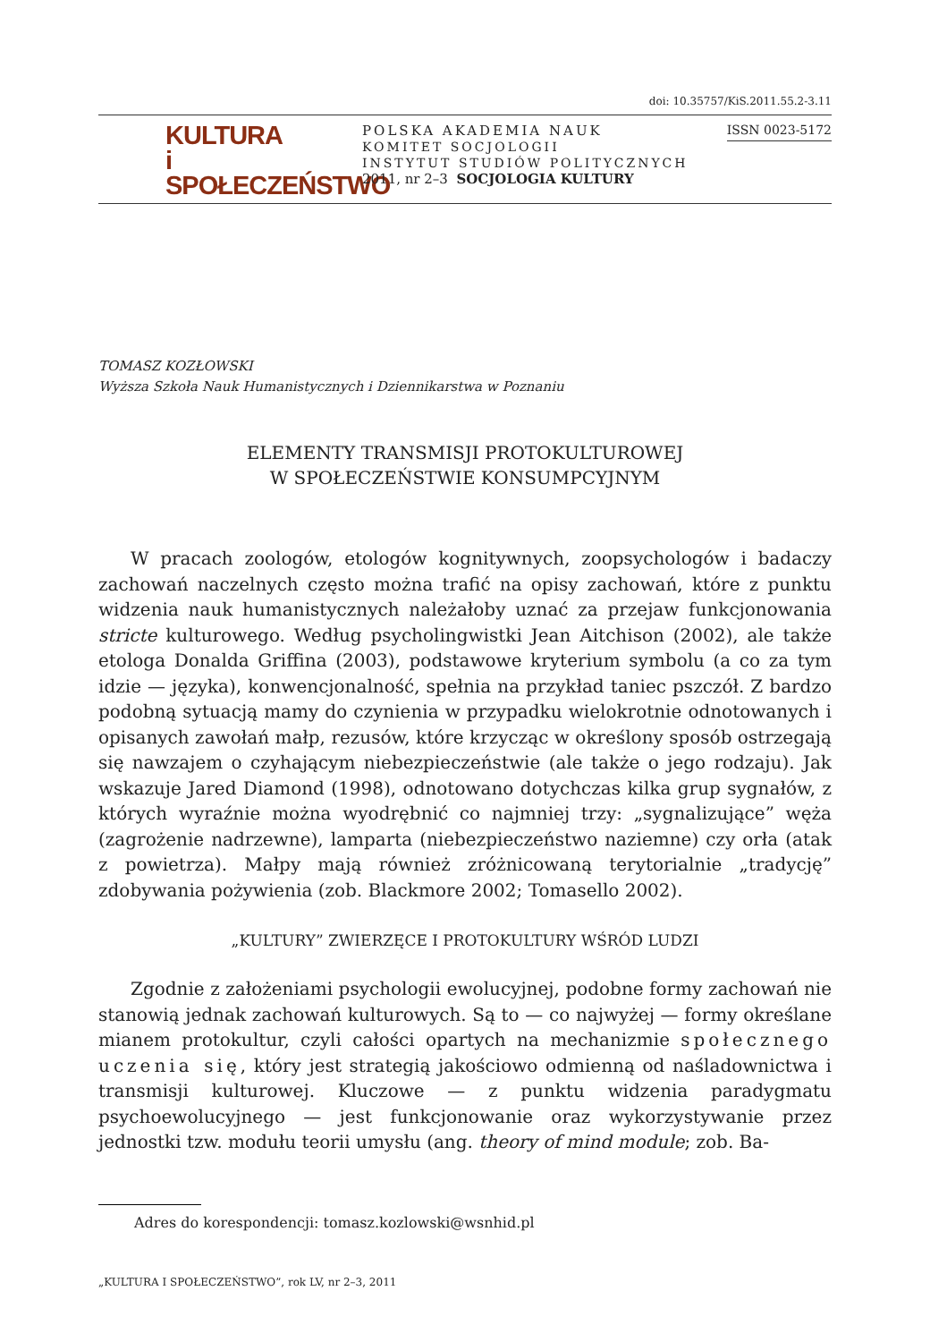doi: 10.35757/KiS.2011.55.2-3.11
KULTURA
i
SPOŁECZEŃSTWO
POLSKA AKADEMIA NAUK
KOMITET SOCJOLOGII
INSTYTUT STUDIÓW POLITYCZNYCH
2011, nr 2–3 SOCJOLOGIA KULTURY
ISSN 0023-5172
TOMASZ KOZŁOWSKI
Wyższa Szkoła Nauk Humanistycznych i Dziennikarstwa w Poznaniu
ELEMENTY TRANSMISJI PROTOKULTUROWEJ
W SPOŁECZEŃSTWIE KONSUMPCYJNYM
W pracach zoologów, etologów kognitywnych, zoopsychologów i badaczy zachowań naczelnych często można trafić na opisy zachowań, które z punktu widzenia nauk humanistycznych należałoby uznać za przejaw funkcjonowania stricte kulturowego. Według psycholingwistki Jean Aitchison (2002), ale także etologa Donalda Griffina (2003), podstawowe kryterium symbolu (a co za tym idzie — języka), konwencjonalność, spełnia na przykład taniec pszczół. Z bardzo podobną sytuacją mamy do czynienia w przypadku wielokrotnie odnotowanych i opisanych zawołań małp, rezusów, które krzycząc w określony sposób ostrzegają się nawzajem o czyhającym niebezpieczeństwie (ale także o jego rodzaju). Jak wskazuje Jared Diamond (1998), odnotowano dotychczas kilka grup sygnałów, z których wyraźnie można wyodrębnić co najmniej trzy: „sygnalizujące” węża (zagrożenie nadrzewne), lamparta (niebezpieczeństwo naziemne) czy orła (atak z powietrza). Małpy mają również zróżnicowaną terytorialnie „tradycję” zdobywania pożywienia (zob. Blackmore 2002; Tomasello 2002).
„KULTURY” ZWIERZĘCE I PROTOKULTURY WŚRÓD LUDZI
Zgodnie z założeniami psychologii ewolucyjnej, podobne formy zachowań nie stanowią jednak zachowań kulturowych. Są to — co najwyżej — formy określane mianem protokultur, czyli całości opartych na mechanizmie społecznego uczenia się, który jest strategią jakościowo odmienną od naśladownictwa i transmisji kulturowej. Kluczowe — z punktu widzenia paradygmatu psychoewolucyjnego — jest funkcjonowanie oraz wykorzystywanie przez jednostki tzw. modułu teorii umysłu (ang. theory of mind module; zob. Ba-
Adres do korespondencji: tomasz.kozlowski@wsnhid.pl
„KULTURA I SPOŁECZEŃSTWO”, rok LV, nr 2–3, 2011